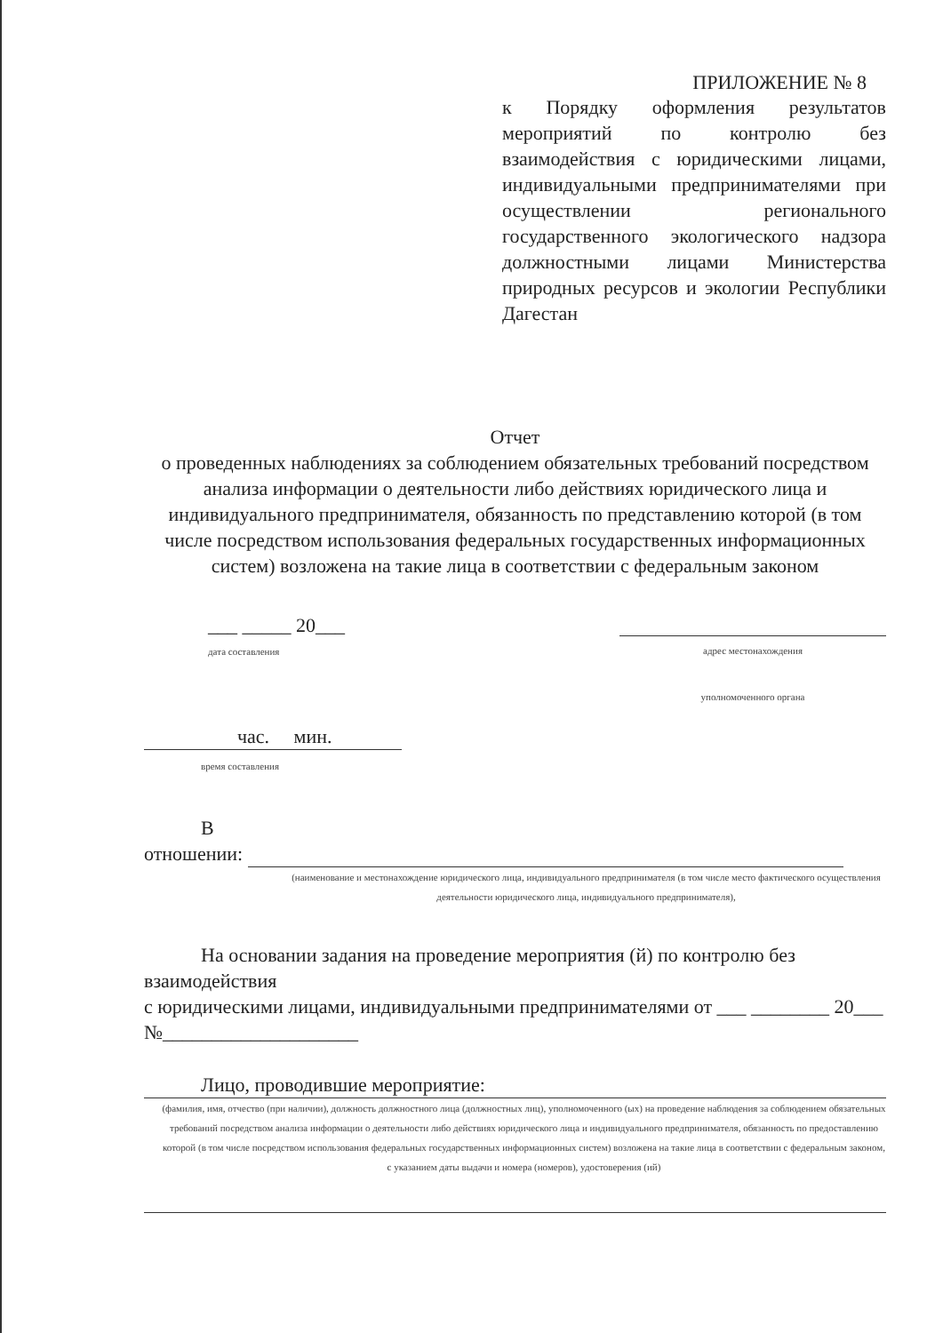ПРИЛОЖЕНИЕ № 8
к Порядку оформления результатов мероприятий по контролю без взаимодействия с юридическими лицами, индивидуальными предпринимателями при осуществлении регионального государственного экологического надзора должностными лицами Министерства природных ресурсов и экологии Республики Дагестан
Отчет
о проведенных наблюдениях за соблюдением обязательных требований посредством анализа информации о деятельности либо действиях юридического лица и индивидуального предпринимателя, обязанность по представлению которой (в том числе посредством использования федеральных государственных информационных систем) возложена на такие лица в соответствии с федеральным законом
___ _____ 20___
дата составления
адрес местонахождения
уполномоченного органа
час. мин.
время составления
В
отношении:
(наименование и местонахождение юридического лица, индивидуального предпринимателя (в том числе место фактического осуществления деятельности юридического лица, индивидуального предпринимателя),
На основании задания на проведение мероприятия (й) по контролю без взаимодействия
с юридическими лицами, индивидуальными предпринимателями от ___ ________ 20___ №____________________
Лицо, проводившие мероприятие:
(фамилия, имя, отчество (при наличии), должность должностного лица (должностных лиц), уполномоченного (ых) на проведение наблюдения за соблюдением обязательных требований посредством анализа информации о деятельности либо действиях юридического лица и индивидуального предпринимателя, обязанность по предоставлению которой (в том числе посредством использования федеральных государственных информационных систем) возложена на такие лица в соответствии с федеральным законом, с указанием даты выдачи и номера (номеров), удостоверения (ий)